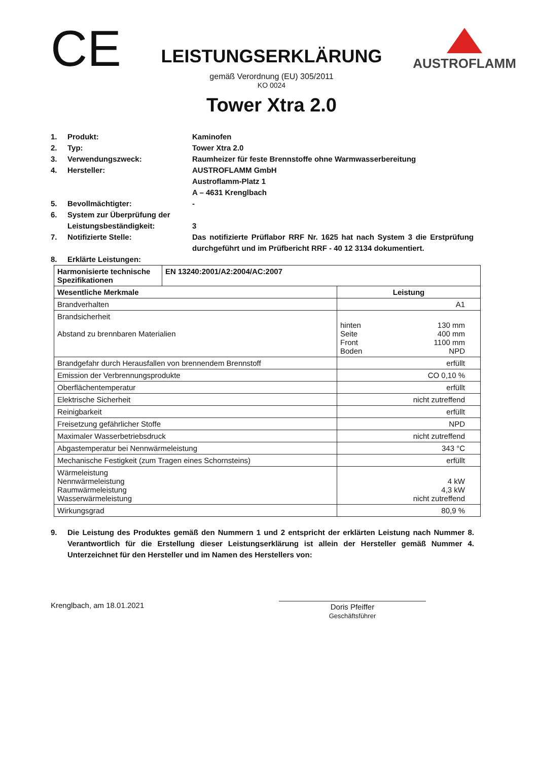CE
LEISTUNGSERKLÄRUNG
gemäß Verordnung (EU) 305/2011
KO 0024
Tower Xtra 2.0
AUSTROFLAMM
1. Produkt: Kaminofen
2. Typ: Tower Xtra 2.0
3. Verwendungszweck: Raumheizer für feste Brennstoffe ohne Warmwasserbereitung
4. Hersteller: AUSTROFLAMM GmbH
Austroflamm-Platz 1
A – 4631 Krenglbach
5. Bevollmächtigter: -
6. System zur Überprüfung der Leistungsbeständigkeit:
3
7. Notifizierte Stelle: Das notifizierte Prüflabor RRF Nr. 1625 hat nach System 3 die Erstprüfung durchgeführt und im Prüfbericht RRF - 40 12 3134 dokumentiert.
8. Erklärte Leistungen:
| Harmonisierte technische Spezifikationen | EN 13240:2001/A2:2004/AC:2007 | |
| --- | --- | --- |
| Wesentliche Merkmale | | Leistung |
| Brandverhalten | | A1 |
| Brandsicherheit Abstand zu brennbaren Materialien | | hinten 130 mm Seite 400 mm Front 1100 mm Boden NPD |
| Brandgefahr durch Herausfallen von brennendem Brennstoff | | erfüllt |
| Emission der Verbrennungsprodukte | | CO 0,10 % |
| Oberflächentemperatur | | erfüllt |
| Elektrische Sicherheit | | nicht zutreffend |
| Reinigbarkeit | | erfüllt |
| Freisetzung gefährlicher Stoffe | | NPD |
| Maximaler Wasserbetriebsdruck | | nicht zutreffend |
| Abgastemperatur bei Nennwärmeleistung | | 343 °C |
| Mechanische Festigkeit (zum Tragen eines Schornsteins) | | erfüllt |
| Wärmeleistung Nennwärmeleistung Raumwärmeleistung Wasserwärmeleistung | | 4 kW 4,3 kW nicht zutreffend |
| Wirkungsgrad | | 80,9 % |
9. Die Leistung des Produktes gemäß den Nummern 1 und 2 entspricht der erklärten Leistung nach Nummer 8. Verantwortlich für die Erstellung dieser Leistungserklärung ist allein der Hersteller gemäß Nummer 4. Unterzeichnet für den Hersteller und im Namen des Herstellers von:
Krenglbach, am 18.01.2021 Doris Pfeiffer
Geschäftsführer